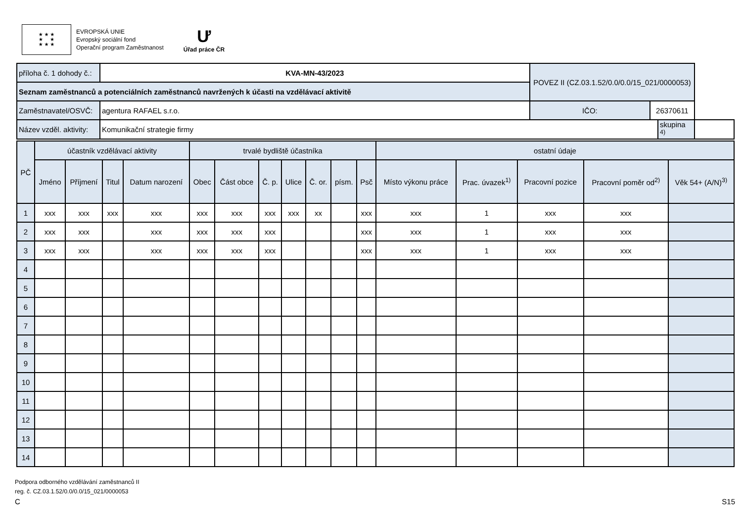★ ★ ★
★ ★
★ ★ ★
EVROPSKÁ UNIE
Evropský sociální fond
Operační program Zaměstnanost
Ư
Úřad práce ČR
| příloha č. 1 dohody č.: | KVA-MN-43/2023 | POVEZ II (CZ.03.1.52/0.0/0.0/15_021/0000053) | | | |
| Seznam zaměstnanců a potenciálních zaměstnanců navržených k účasti na vzdělávací aktivitě | | | | | |
| Zaměstnavatel/OSVČ: | agentura RAFAEL s.r.o. | IČO: | 26370611 | | |
| Název vzděl. aktivity: | Komunikační strategie firmy | | | skupina <sup>4)</sup> | |
| PČ | účastník vzdělávací aktivity | | | | trvalé bydliště účastníka | | | | | | | ostatní údaje | | | | |
| --- | --- | --- | --- | --- | --- | --- | --- | --- | --- | --- | --- | --- | --- | --- | --- | --- |
| | Jméno | Příjmení | Titul | Datum narození | Obec | Část obce | Č. p. | Ulice | Č. or. | písm. | Psč | Místo výkonu práce | Prac. úvazek<sup>1)</sup> | Pracovní pozice | Pracovní poměr od<sup>2)</sup> | Věk 54+ (A/N)<sup>3)</sup> |
| 1 | xxx | xxx | xxx | xxx | xxx | xxx | xxx | xxx | xx | | xxx | xxx | 1 | xxx | xxx | |
| 2 | xxx | xxx | | xxx | xxx | xxx | xxx | | | | xxx | xxx | 1 | xxx | xxx | |
| 3 | xxx | xxx | | xxx | xxx | xxx | xxx | | | | xxx | xxx | 1 | xxx | xxx | |
| 4 | | | | | | | | | | | | | | | | |
| 5 | | | | | | | | | | | | | | | | |
| 6 | | | | | | | | | | | | | | | | |
| 7 | | | | | | | | | | | | | | | | |
| 8 | | | | | | | | | | | | | | | | |
| 9 | | | | | | | | | | | | | | | | |
| 10 | | | | | | | | | | | | | | | | |
| 11 | | | | | | | | | | | | | | | | |
| 12 | | | | | | | | | | | | | | | | |
| 13 | | | | | | | | | | | | | | | | |
| 14 | | | | | | | | | | | | | | | | |
Podpora odborného vzdělávání zaměstnanců II
reg. č. CZ.03.1.52/0.0/0.0/15_021/0000053
C S15